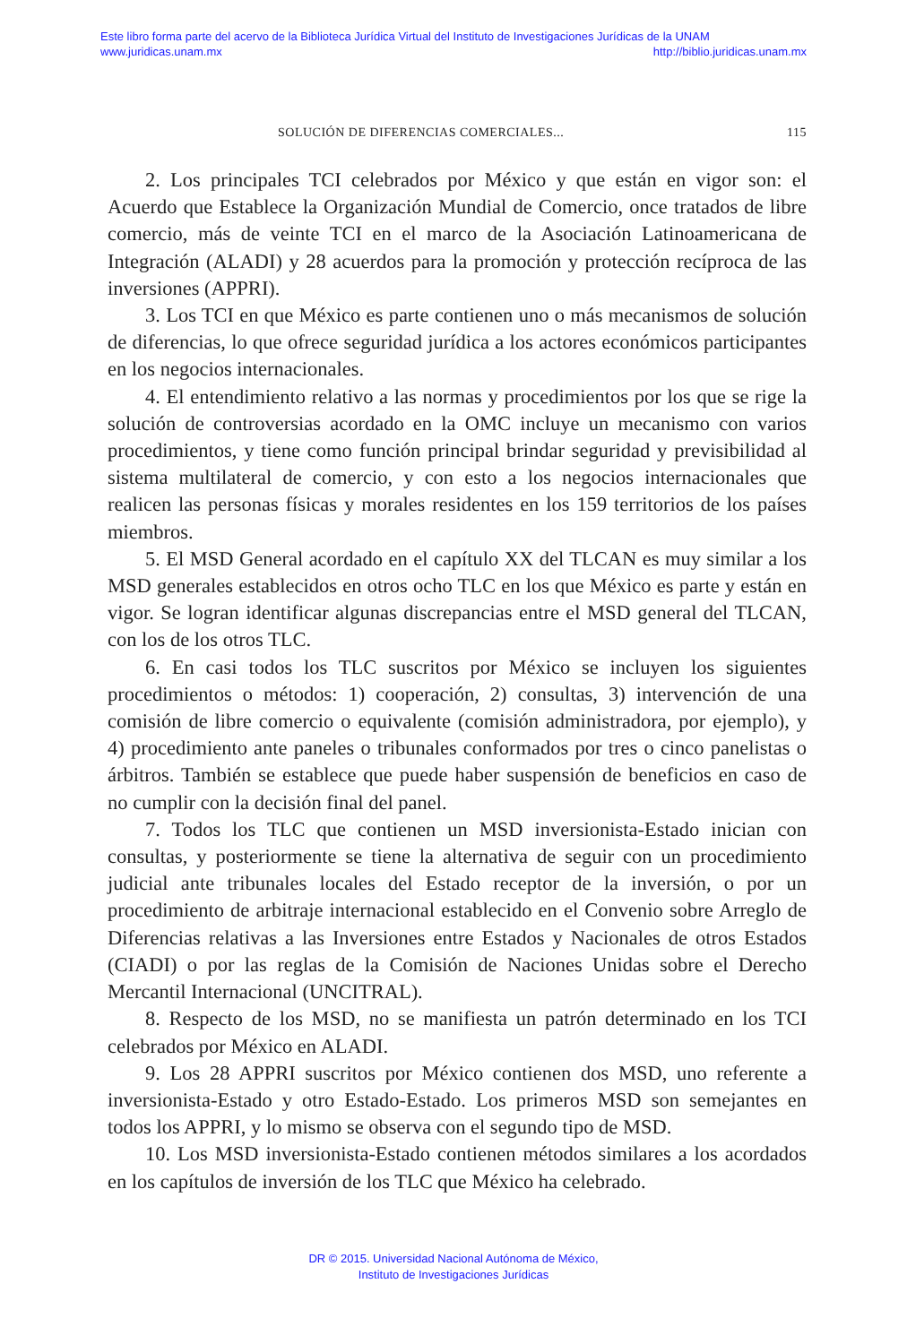Este libro forma parte del acervo de la Biblioteca Jurídica Virtual del Instituto de Investigaciones Jurídicas de la UNAM
www.juridicas.unam.mx http://biblio.juridicas.unam.mx
SOLUCIÓN DE DIFERENCIAS COMERCIALES... 115
2. Los principales TCI celebrados por México y que están en vigor son: el Acuerdo que Establece la Organización Mundial de Comercio, once tratados de libre comercio, más de veinte TCI en el marco de la Asociación Latinoamericana de Integración (ALADI) y 28 acuerdos para la promoción y protección recíproca de las inversiones (APPRI).
3. Los TCI en que México es parte contienen uno o más mecanismos de solución de diferencias, lo que ofrece seguridad jurídica a los actores económicos participantes en los negocios internacionales.
4. El entendimiento relativo a las normas y procedimientos por los que se rige la solución de controversias acordado en la OMC incluye un mecanismo con varios procedimientos, y tiene como función principal brindar seguridad y previsibilidad al sistema multilateral de comercio, y con esto a los negocios internacionales que realicen las personas físicas y morales residentes en los 159 territorios de los países miembros.
5. El MSD General acordado en el capítulo XX del TLCAN es muy similar a los MSD generales establecidos en otros ocho TLC en los que México es parte y están en vigor. Se logran identificar algunas discrepancias entre el MSD general del TLCAN, con los de los otros TLC.
6. En casi todos los TLC suscritos por México se incluyen los siguientes procedimientos o métodos: 1) cooperación, 2) consultas, 3) intervención de una comisión de libre comercio o equivalente (comisión administradora, por ejemplo), y 4) procedimiento ante paneles o tribunales conformados por tres o cinco panelistas o árbitros. También se establece que puede haber suspensión de beneficios en caso de no cumplir con la decisión final del panel.
7. Todos los TLC que contienen un MSD inversionista-Estado inician con consultas, y posteriormente se tiene la alternativa de seguir con un procedimiento judicial ante tribunales locales del Estado receptor de la inversión, o por un procedimiento de arbitraje internacional establecido en el Convenio sobre Arreglo de Diferencias relativas a las Inversiones entre Estados y Nacionales de otros Estados (CIADI) o por las reglas de la Comisión de Naciones Unidas sobre el Derecho Mercantil Internacional (UNCITRAL).
8. Respecto de los MSD, no se manifiesta un patrón determinado en los TCI celebrados por México en ALADI.
9. Los 28 APPRI suscritos por México contienen dos MSD, uno referente a inversionista-Estado y otro Estado-Estado. Los primeros MSD son semejantes en todos los APPRI, y lo mismo se observa con el segundo tipo de MSD.
10. Los MSD inversionista-Estado contienen métodos similares a los acordados en los capítulos de inversión de los TLC que México ha celebrado.
DR © 2015. Universidad Nacional Autónoma de México,
Instituto de Investigaciones Jurídicas